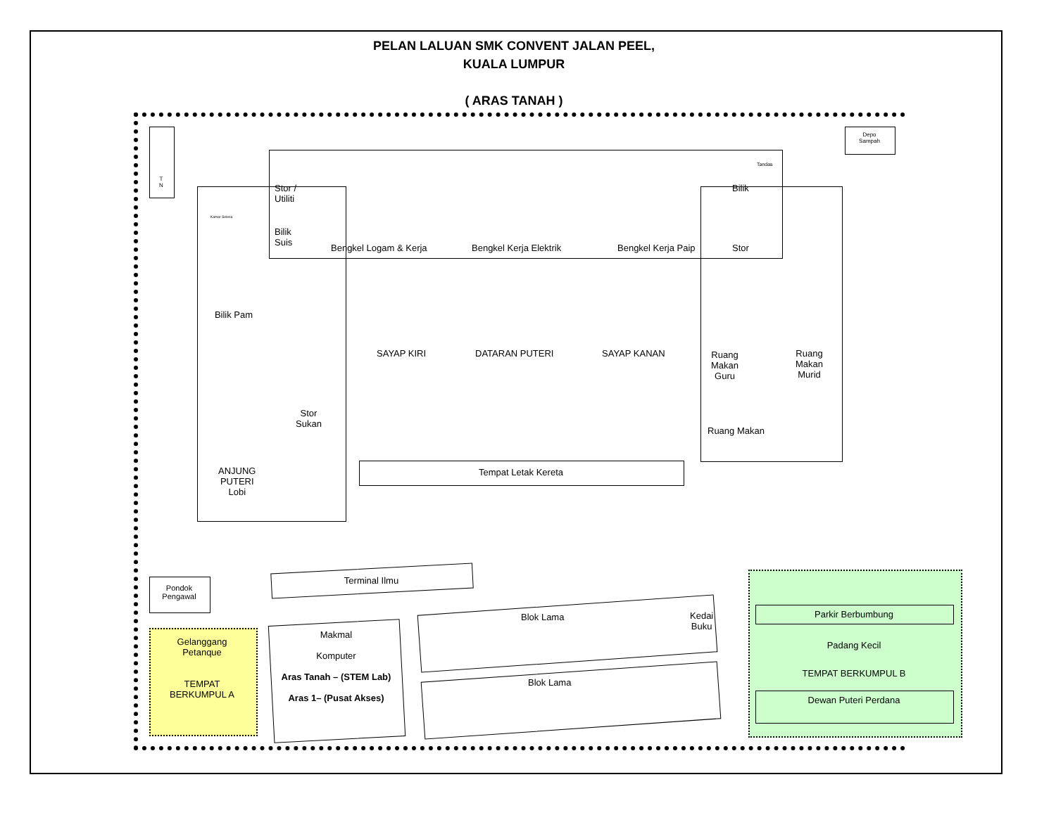PELAN LALUAN SMK CONVENT JALAN PEEL,
KUALA LUMPUR
( ARAS TANAH )
T
N
Depo
Sampah
Stor /
Utiliti
Bilik
Suis
Kamar Selesa
Bilik Pam
Bengkel Logam & Kerja Bengkel Kerja Elektrik Bengkel Kerja Paip
Bilik
Stor
Tandas
SAYAP KIRI DATARAN PUTERI SAYAP KANAN
Ruang
Makan
Guru
Ruang
Makan
Murid
Stor
Sukan
Ruang Makan
ANJUNG
PUTERI
Lobi
Tempat Letak Kereta
Terminal Ilmu
Pondok
Pengawal
Gelanggang
Petanque
TEMPAT
BERKUMPUL A
Makmal
Komputer
Aras Tanah – (STEM Lab)
Aras 1– (Pusat Akses)
Blok Lama
Kedai
Buku
Blok Lama
Parkir Berbumbung
Padang Kecil
TEMPAT BERKUMPUL B
Dewan Puteri Perdana